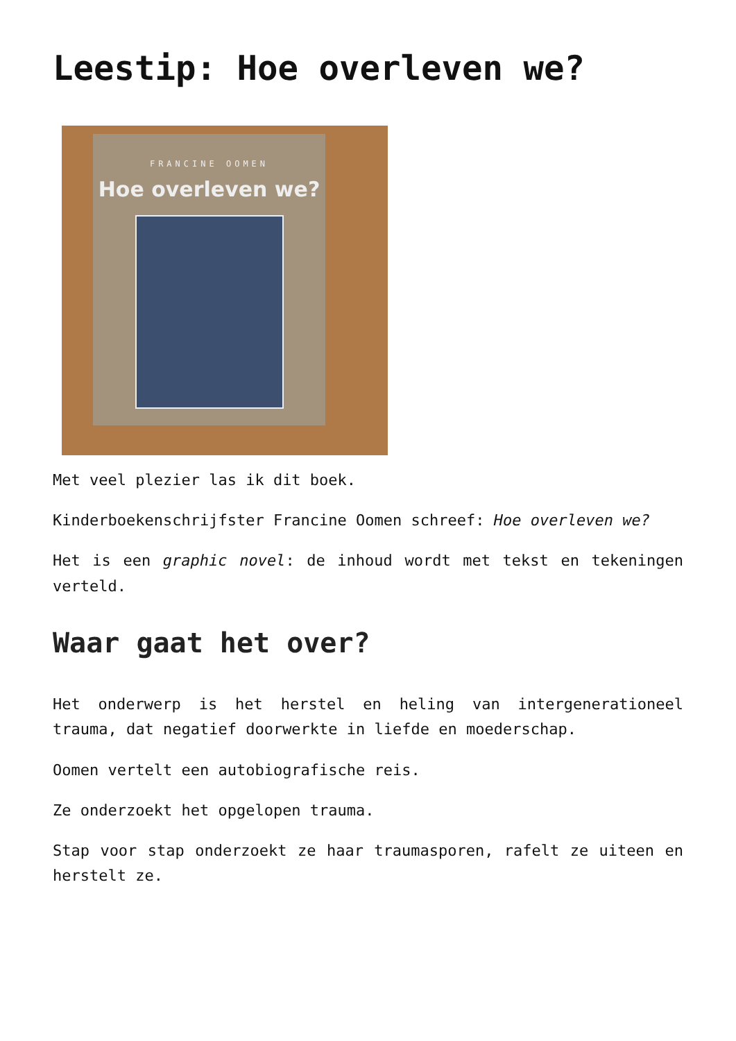Leestip: Hoe overleven we?
FRANCINE OOMEN
Hoe overleven we?
Met veel plezier las ik dit boek.
Kinderboekenschrijfster Francine Oomen schreef: Hoe overleven we?
Het is een graphic novel: de inhoud wordt met tekst en tekeningen verteld.
Waar gaat het over?
Het onderwerp is het herstel en heling van intergenerationeel trauma, dat negatief doorwerkte in liefde en moederschap.
Oomen vertelt een autobiografische reis.
Ze onderzoekt het opgelopen trauma.
Stap voor stap onderzoekt ze haar traumasporen, rafelt ze uiteen en herstelt ze.